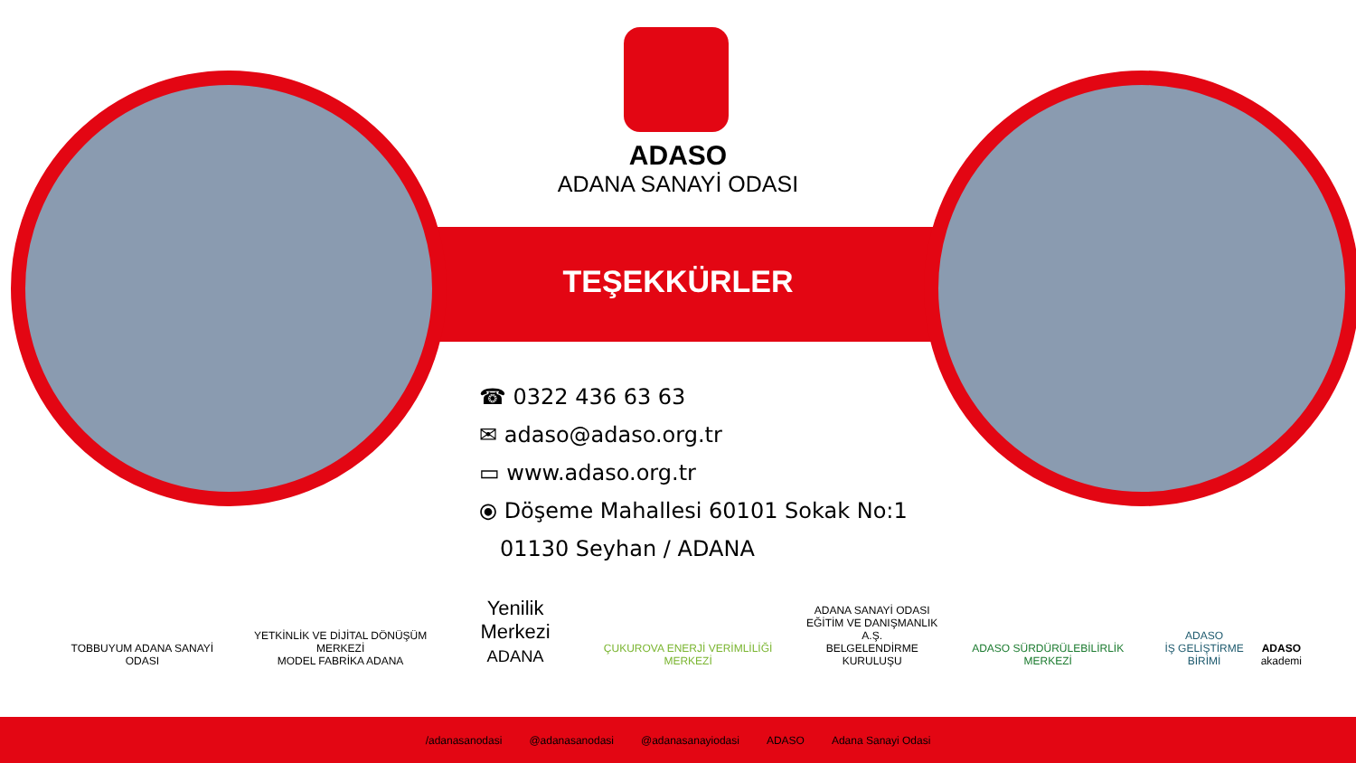ADASO
ADANA SANAYİ ODASI
TEŞEKKÜRLER
☎ 0322 436 63 63
✉ adaso@adaso.org.tr
▭ www.adaso.org.tr
⦿ Döşeme Mahallesi 60101 Sokak No:1
01130 Seyhan / ADANA
TOBBUYUM ADANA SANAYİ ODASI
YETKİNLİK VE DİJİTAL DÖNÜŞÜM MERKEZİ
MODEL FABRİKA ADANA
Yenilik Merkezi
ADANA
ÇUKUROVA ENERJİ VERİMLİLİĞİ MERKEZİ
ADANA SANAYİ ODASI
EĞİTİM VE DANIŞMANLIK A.Ş.
BELGELENDİRME KURULUŞU
ADASO SÜRDÜRÜLEBİLİRLİK MERKEZİ
ADASO
İŞ GELİŞTİRME BİRİMİ
ADASO
akademi
/adanasanodasi @adanasanodasi @adanasanayiodasi ADASO Adana Sanayi Odasi